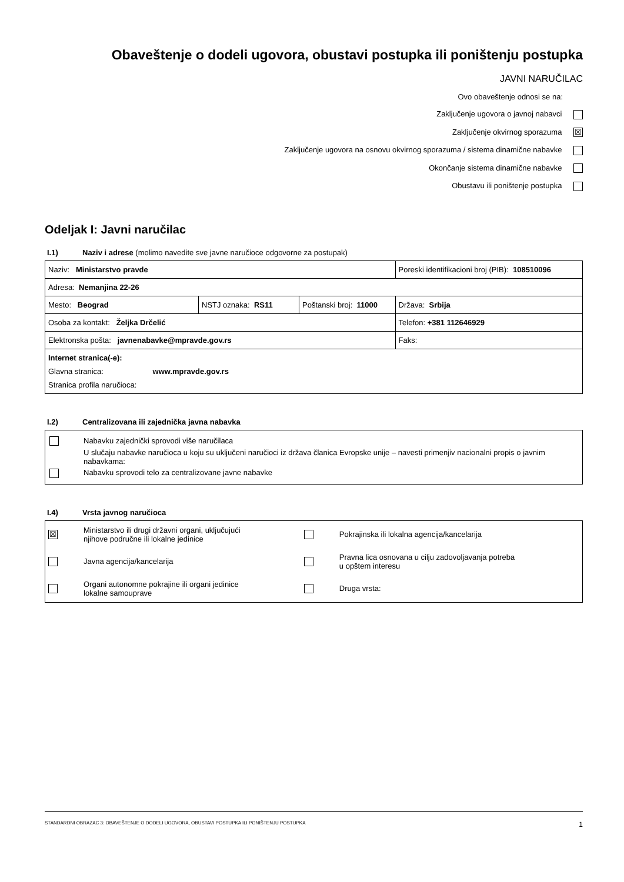Obaveštenje o dodeli ugovora, obustavi postupka ili poništenju postupka
JAVNI NARUČILAC
Ovo obaveštenje odnosi se na:
Zaključenje ugovora o javnoj nabavci
Zaključenje okvirnog sporazuma ☒
Zaključenje ugovora na osnovu okvirnog sporazuma / sistema dinamične nabavke
Okončanje sistema dinamične nabavke
Obustavu ili poništenje postupka
Odeljak I: Javni naručilac
I.1) Naziv i adrese (molimo navedite sve javne naručioce odgovorne za postupak)
| Naziv: Ministarstvo pravde | | | Poreski identifikacioni broj (PIB): 108510096 |
| Adresa: Nemanjina 22-26 | | | |
| Mesto: Beograd | NSTJ oznaka: RS11 | Poštanski broj: 11000 | Država: Srbija |
| Osoba za kontakt: Željka Drčelić | | | Telefon: +381 112646929 |
| Elektronska pošta: javnenabavke@mpravde.gov.rs | | | Faks: |
| Internet stranica(-e): Glavna stranica: www.mpravde.gov.rs Stranica profila naručioca: | | | |
I.2) Centralizovana ili zajednička javna nabavka
Nabavku zajednički sprovodi više naručilaca
U slučaju nabavke naručioca u koju su uključeni naručioci iz država članica Evropske unije – navesti primenjiv nacionalni propis o javnim nabavkama:
Nabavku sprovodi telo za centralizovane javne nabavke
I.4) Vrsta javnog naručioca
| ☒ | Ministarstvo ili drugi državni organi, uključujući njihove područne ili lokalne jedinice | | Pokrajinska ili lokalna agencija/kancelarija |
| | Javna agencija/kancelarija | | Pravna lica osnovana u cilju zadovoljavanja potreba u opštem interesu |
| | Organi autonomne pokrajine ili organi jedinice lokalne samouprave | | Druga vrsta: |
STANDARDNI OBRAZAC 3: OBAVEŠTENJE O DODELI UGOVORA, OBUSTAVI POSTUPKA ILI PONIŠTENJU POSTUPKA 1